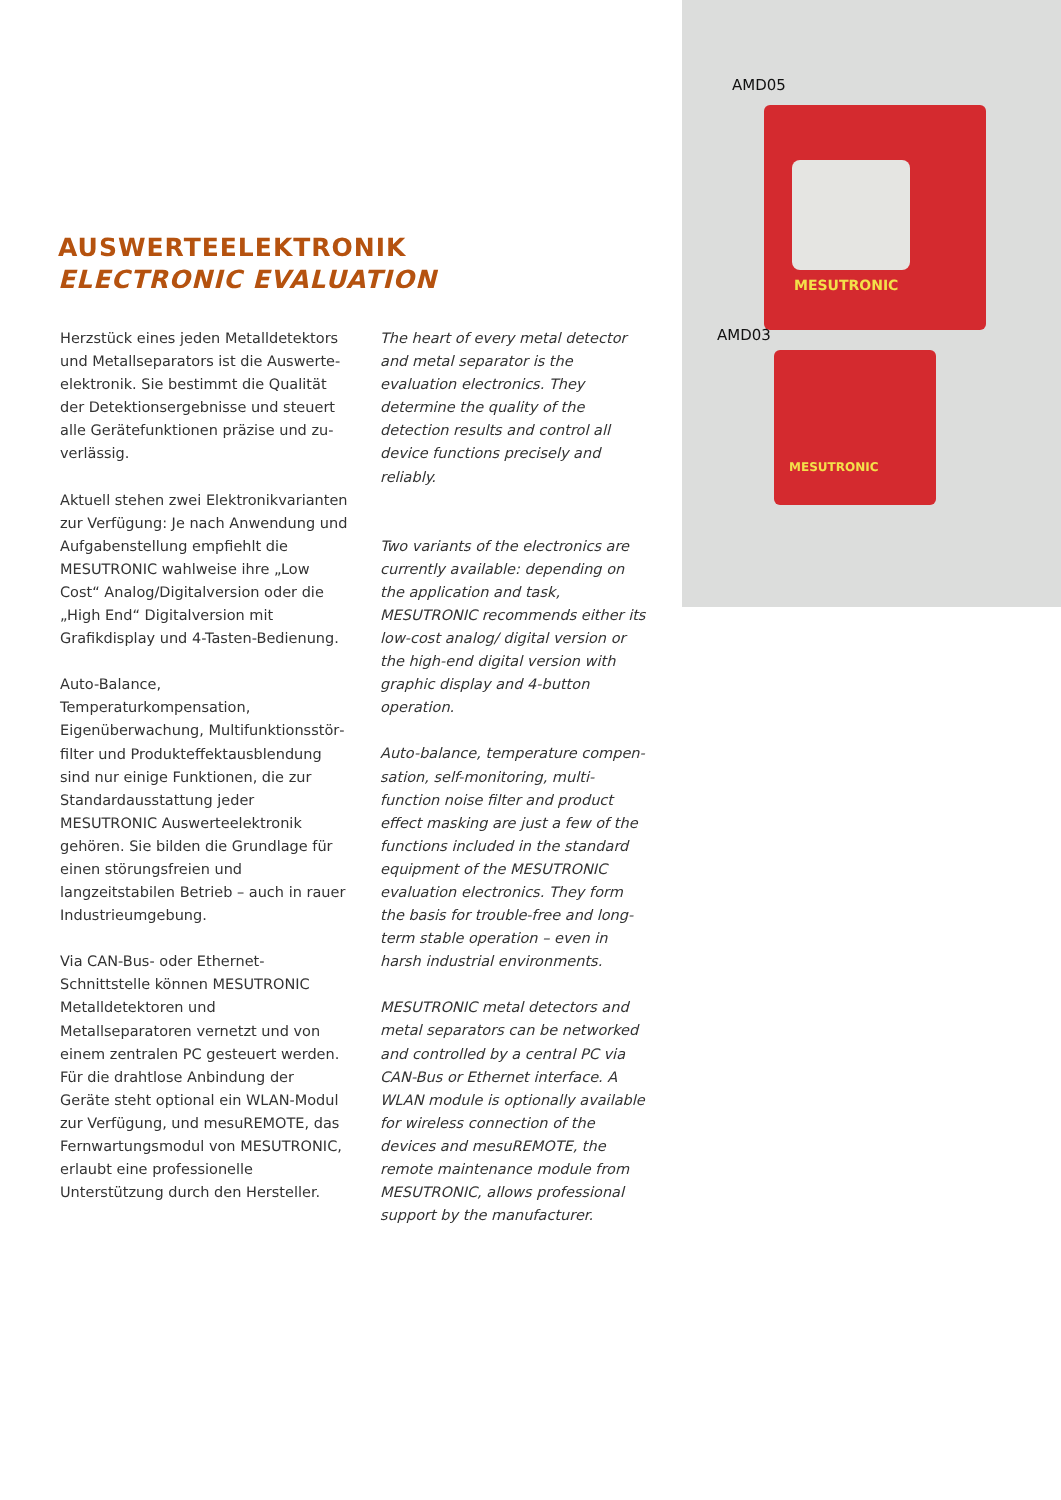AMD05
MESUTRONIC
AMD03
MESUTRONIC
AUSWERTEELEKTRONIK
ELECTRONIC EVALUATION
Herzstück eines jeden Metalldetektors und Metallseparators ist die Auswerte­elektronik. Sie bestimmt die Qualität der Detektionsergebnisse und steuert alle Gerätefunktionen präzise und zu­verlässig.
Aktuell stehen zwei Elektronikvarianten zur Verfügung: Je nach Anwendung und Aufgabenstellung empfiehlt die MESUTRONIC wahlweise ihre „Low Cost“ Analog/Digitalversion oder die „High End“ Digitalversion mit Grafikdisplay und 4-Tasten-Bedienung.
Auto-Balance, Temperaturkompensation, Eigenüberwachung, Multifunktionsstör­filter und Produkteffektausblendung sind nur einige Funktionen, die zur Standard­ausstattung jeder MESUTRONIC Aus­werteelektronik gehören. Sie bilden die Grundlage für einen störungsfreien und langzeitstabilen Betrieb – auch in rauer Industrieumgebung.
Via CAN-Bus- oder Ethernet-Schnittstelle können MESUTRONIC Metalldetektoren und Metallseparatoren vernetzt und von einem zentralen PC gesteuert werden. Für die drahtlose Anbindung der Geräte steht optional ein WLAN-Modul zur Ver­fügung, und mesuREMOTE, das Fernwar­tungsmodul von MESUTRONIC, erlaubt eine professionelle Unterstützung durch den Hersteller.
The heart of every metal detector and metal separator is the evaluation elec­tronics. They determine the quality of the detection results and control all device functions precisely and reliably.
Two variants of the electronics are currently available: depending on the application and task, MESUTRONIC recommends either its low-cost analog/ digital version or the high-end digital version with graphic display and 4-button operation.
Auto-balance, temperature compen­sation, self-monitoring, multi-function noise filter and product effect masking are just a few of the functions included in the standard equipment of the MESUTRONIC evaluation electronics. They form the basis for trouble-free and long-term stable operation – even in harsh industrial environments.
MESUTRONIC metal detectors and metal separators can be networked and controlled by a central PC via CAN-Bus or Ethernet interface. A WLAN module is optionally available for wireless con­nection of the devices and mesuREMOTE, the remote maintenance module from MESUTRONIC, allows professional sup­port by the manufacturer.